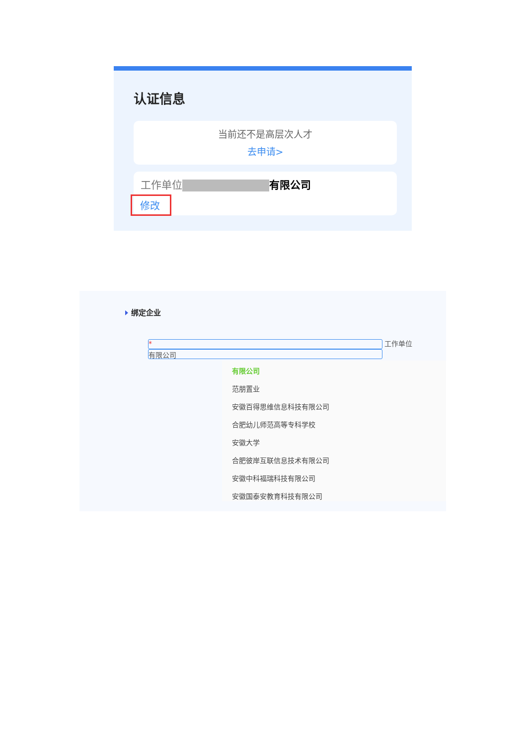认证信息
当前还不是高层次人才
去申请>
工作单位 有限公司
修改
绑定企业
* 工作单位 有限公司
有限公司
范朋置业
安徽百得思维信息科技有限公司
合肥幼儿师范高等专科学校
安徽大学
合肥彼岸互联信息技术有限公司
安徽中科福瑞科技有限公司
安徽国泰安教育科技有限公司